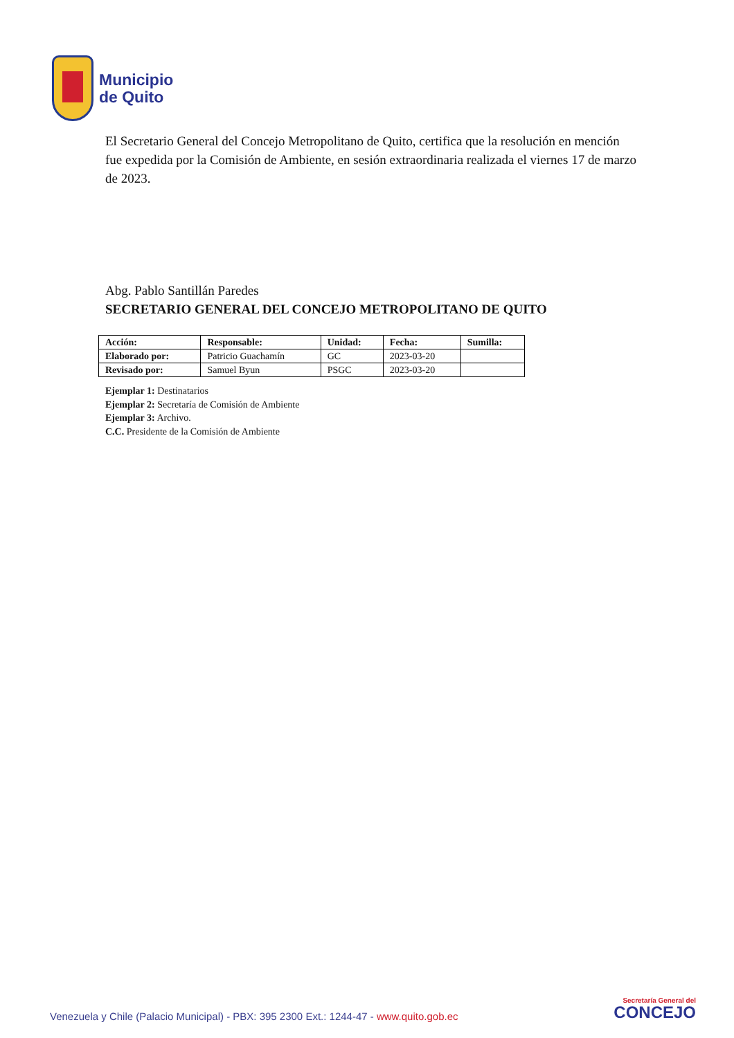Municipio
de Quito
El Secretario General del Concejo Metropolitano de Quito, certifica que la resolución en mención fue expedida por la Comisión de Ambiente, en sesión extraordinaria realizada el viernes 17 de marzo de 2023.
Abg. Pablo Santillán Paredes
SECRETARIO GENERAL DEL CONCEJO METROPOLITANO DE QUITO
| Acción: | Responsable: | Unidad: | Fecha: | Sumilla: |
| --- | --- | --- | --- | --- |
| Elaborado por: | Patricio Guachamín | GC | 2023-03-20 | |
| Revisado por: | Samuel Byun | PSGC | 2023-03-20 | |
Ejemplar 1: Destinatarios
Ejemplar 2: Secretaría de Comisión de Ambiente
Ejemplar 3: Archivo.
C.C. Presidente de la Comisión de Ambiente
Venezuela y Chile (Palacio Municipal) - PBX: 395 2300 Ext.: 1244-47 - www.quito.gob.ec
Secretaría General del
CONCEJO